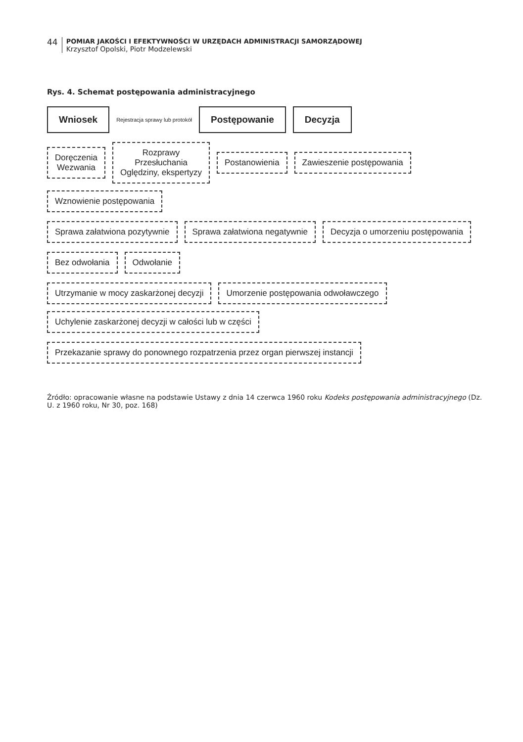44
POMIAR JAKOŚCI I EFEKTYWNOŚCI W URZĘDACH ADMINISTRACJI SAMORZĄDOWEJ
Krzysztof Opolski, Piotr Modzelewski
Rys. 4. Schemat postępowania administracyjnego
Wniosek
Rejestracja sprawy lub protokół
Postępowanie
Decyzja
Doręczenia
Wezwania
Rozprawy
Przesłuchania
Oględziny, ekspertyzy
Postanowienia
Zawieszenie postępowania
Wznowienie postępowania
Sprawa załatwiona pozytywnie
Sprawa załatwiona negatywnie
Decyzja o umorzeniu postępowania
Bez odwołania
Odwołanie
Utrzymanie w mocy zaskarżonej decyzji
Umorzenie postępowania odwoławczego
Uchylenie zaskarżonej decyzji w całości lub w części
Przekazanie sprawy do ponownego rozpatrzenia przez organ pierwszej instancji
Źródło: opracowanie własne na podstawie Ustawy z dnia 14 czerwca 1960 roku Kodeks postępowania administracyjnego (Dz. U. z 1960 roku, Nr 30, poz. 168)